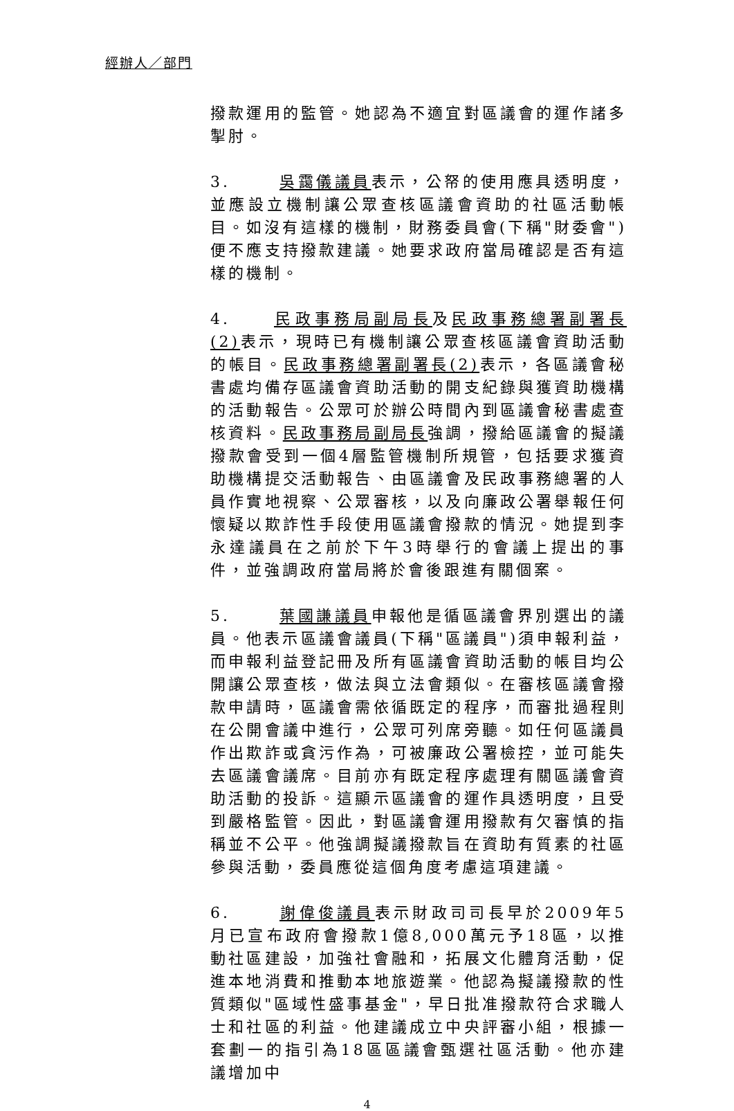經辦人／部門
撥款運用的監管。她認為不適宜對區議會的運作諸多掣肘。
3. 吳靄儀議員表示，公帑的使用應具透明度，並應設立機制讓公眾查核區議會資助的社區活動帳目。如沒有這樣的機制，財務委員會(下稱"財委會")便不應支持撥款建議。她要求政府當局確認是否有這樣的機制。
4. 民政事務局副局長及民政事務總署副署長(2) 表示，現時已有機制讓公眾查核區議會資助活動的帳目。民政事務總署副署長(2) 表示，各區議會秘書處均備存區議會資助活動的開支紀錄與獲資助機構的活動報告。公眾可於辦公時間內到區議會秘書處查核資料。民政事務局副局長強調，撥給區議會的擬議撥款會受到一個4層監管機制所規管，包括要求獲資助機構提交活動報告、由區議會及民政事務總署的人員作實地視察、公眾審核，以及向廉政公署舉報任何懷疑以欺詐性手段使用區議會撥款的情況。她提到李永達議員在之前於下午3時舉行的會議上提出的事件，並強調政府當局將於會後跟進有關個案。
5. 葉國謙議員申報他是循區議會界別選出的議員。他表示區議會議員(下稱"區議員")須申報利益，而申報利益登記冊及所有區議會資助活動的帳目均公開讓公眾查核，做法與立法會類似。在審核區議會撥款申請時，區議會需依循既定的程序，而審批過程則在公開會議中進行，公眾可列席旁聽。如任何區議員作出欺詐或貪污作為，可被廉政公署檢控，並可能失去區議會議席。目前亦有既定程序處理有關區議會資助活動的投訴。這顯示區議會的運作具透明度，且受到嚴格監管。因此，對區議會運用撥款有欠審慎的指稱並不公平。他強調擬議撥款旨在資助有質素的社區參與活動，委員應從這個角度考慮這項建議。
6. 謝偉俊議員表示財政司司長早於2009年5月已宣布政府會撥款1億8,000萬元予18區，以推動社區建設，加強社會融和，拓展文化體育活動，促進本地消費和推動本地旅遊業。他認為擬議撥款的性質類似"區域性盛事基金"，早日批准撥款符合求職人士和社區的利益。他建議成立中央評審小組，根據一套劃一的指引為18區區議會甄選社區活動。他亦建議增加中
4